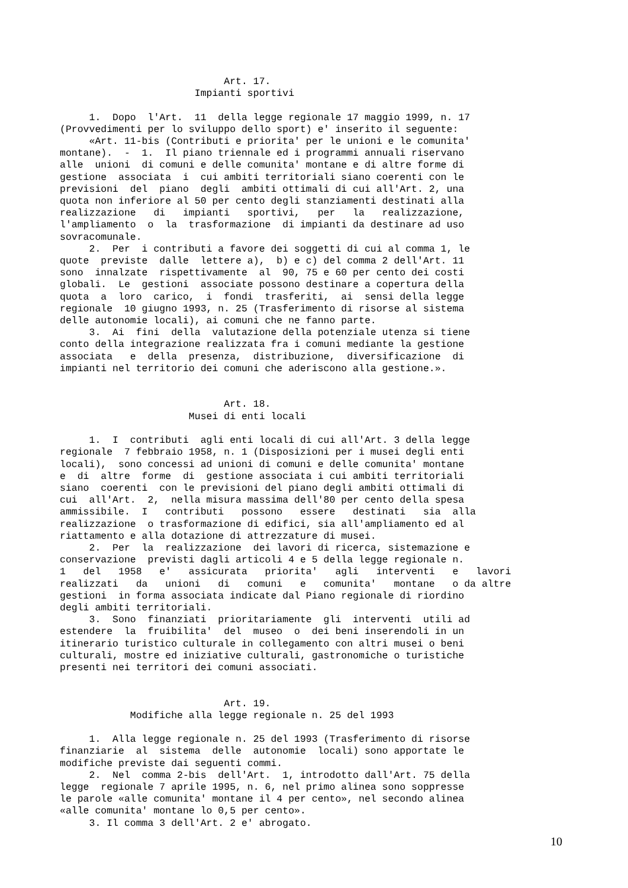Art. 17. Impianti sportivi 1. Dopo l'Art. 11 della legge regionale 17 maggio 1999, n. 17 (Provvedimenti per lo sviluppo dello sport) e' inserito il seguente: «Art. 11-bis (Contributi e priorita' per le unioni e le comunita' montane). - 1. Il piano triennale ed i programmi annuali riservano alle unioni di comuni e delle comunita' montane e di altre forme di gestione associata i cui ambiti territoriali siano coerenti con le previsioni del piano degli ambiti ottimali di cui all'Art. 2, una quota non inferiore al 50 per cento degli stanziamenti destinati alla realizzazione di impianti sportivi, per la realizzazione, l'ampliamento o la trasformazione di impianti da destinare ad uso sovracomunale. 2. Per i contributi a favore dei soggetti di cui al comma 1, le quote previste dalle lettere a), b) e c) del comma 2 dell'Art. 11 sono innalzate rispettivamente al 90, 75 e 60 per cento dei costi globali. Le gestioni associate possono destinare a copertura della quota a loro carico, i fondi trasferiti, ai sensi della legge regionale 10 giugno 1993, n. 25 (Trasferimento di risorse al sistema delle autonomie locali), ai comuni che ne fanno parte. 3. Ai fini della valutazione della potenziale utenza si tiene conto della integrazione realizzata fra i comuni mediante la gestione associata e della presenza, distribuzione, diversificazione di impianti nel territorio dei comuni che aderiscono alla gestione.». Art. 18. Musei di enti locali 1. I contributi agli enti locali di cui all'Art. 3 della legge regionale 7 febbraio 1958, n. 1 (Disposizioni per i musei degli enti locali), sono concessi ad unioni di comuni e delle comunita' montane e di altre forme di gestione associata i cui ambiti territoriali siano coerenti con le previsioni del piano degli ambiti ottimali di cui all'Art. 2, nella misura massima dell'80 per cento della spesa ammissibile. I contributi possono essere destinati sia alla realizzazione o trasformazione di edifici, sia all'ampliamento ed al riattamento e alla dotazione di attrezzature di musei. 2. Per la realizzazione dei lavori di ricerca, sistemazione e conservazione previsti dagli articoli 4 e 5 della legge regionale n. 1 del 1958 e' assicurata priorita' agli interventi e lavori realizzati da unioni di comuni e comunita' montane o da altre gestioni in forma associata indicate dal Piano regionale di riordino degli ambiti territoriali. 3. Sono finanziati prioritariamente gli interventi utili ad estendere la fruibilita' del museo o dei beni inserendoli in un itinerario turistico culturale in collegamento con altri musei o beni culturali, mostre ed iniziative culturali, gastronomiche o turistiche presenti nei territori dei comuni associati. Art. 19. Modifiche alla legge regionale n. 25 del 1993 1. Alla legge regionale n. 25 del 1993 (Trasferimento di risorse finanziarie al sistema delle autonomie locali) sono apportate le modifiche previste dai seguenti commi. 2. Nel comma 2-bis dell'Art. 1, introdotto dall'Art. 75 della legge regionale 7 aprile 1995, n. 6, nel primo alinea sono soppresse le parole «alle comunita' montane il 4 per cento», nel secondo alinea «alle comunita' montane lo 0,5 per cento». 3. Il comma 3 dell'Art. 2 e' abrogato.
10